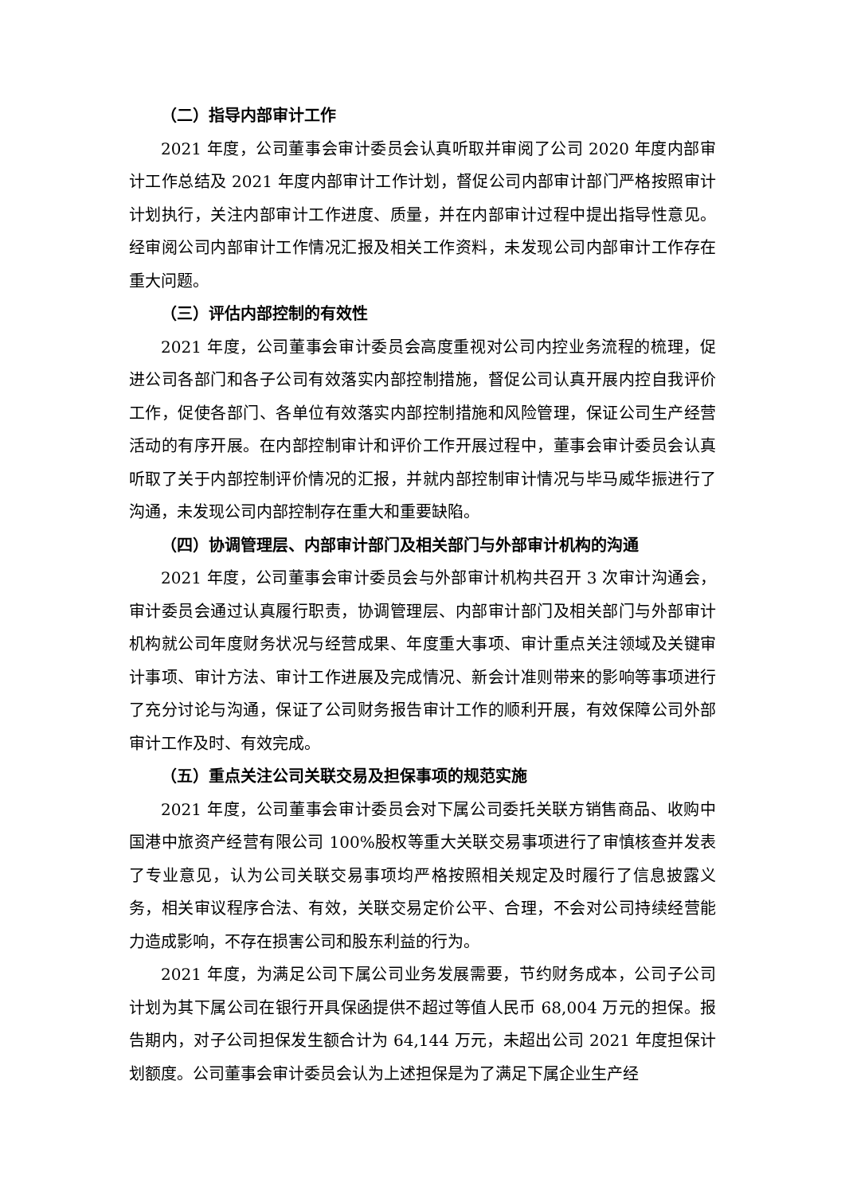（二）指导内部审计工作
2021 年度，公司董事会审计委员会认真听取并审阅了公司 2020 年度内部审计工作总结及 2021 年度内部审计工作计划，督促公司内部审计部门严格按照审计计划执行，关注内部审计工作进度、质量，并在内部审计过程中提出指导性意见。经审阅公司内部审计工作情况汇报及相关工作资料，未发现公司内部审计工作存在重大问题。
（三）评估内部控制的有效性
2021 年度，公司董事会审计委员会高度重视对公司内控业务流程的梳理，促进公司各部门和各子公司有效落实内部控制措施，督促公司认真开展内控自我评价工作，促使各部门、各单位有效落实内部控制措施和风险管理，保证公司生产经营活动的有序开展。在内部控制审计和评价工作开展过程中，董事会审计委员会认真听取了关于内部控制评价情况的汇报，并就内部控制审计情况与毕马威华振进行了沟通，未发现公司内部控制存在重大和重要缺陷。
（四）协调管理层、内部审计部门及相关部门与外部审计机构的沟通
2021 年度，公司董事会审计委员会与外部审计机构共召开 3 次审计沟通会，审计委员会通过认真履行职责，协调管理层、内部审计部门及相关部门与外部审计机构就公司年度财务状况与经营成果、年度重大事项、审计重点关注领域及关键审计事项、审计方法、审计工作进展及完成情况、新会计准则带来的影响等事项进行了充分讨论与沟通，保证了公司财务报告审计工作的顺利开展，有效保障公司外部审计工作及时、有效完成。
（五）重点关注公司关联交易及担保事项的规范实施
2021 年度，公司董事会审计委员会对下属公司委托关联方销售商品、收购中国港中旅资产经营有限公司 100%股权等重大关联交易事项进行了审慎核查并发表了专业意见，认为公司关联交易事项均严格按照相关规定及时履行了信息披露义务，相关审议程序合法、有效，关联交易定价公平、合理，不会对公司持续经营能力造成影响，不存在损害公司和股东利益的行为。
2021 年度，为满足公司下属公司业务发展需要，节约财务成本，公司子公司计划为其下属公司在银行开具保函提供不超过等值人民币 68,004 万元的担保。报告期内，对子公司担保发生额合计为 64,144 万元，未超出公司 2021 年度担保计划额度。公司董事会审计委员会认为上述担保是为了满足下属企业生产经